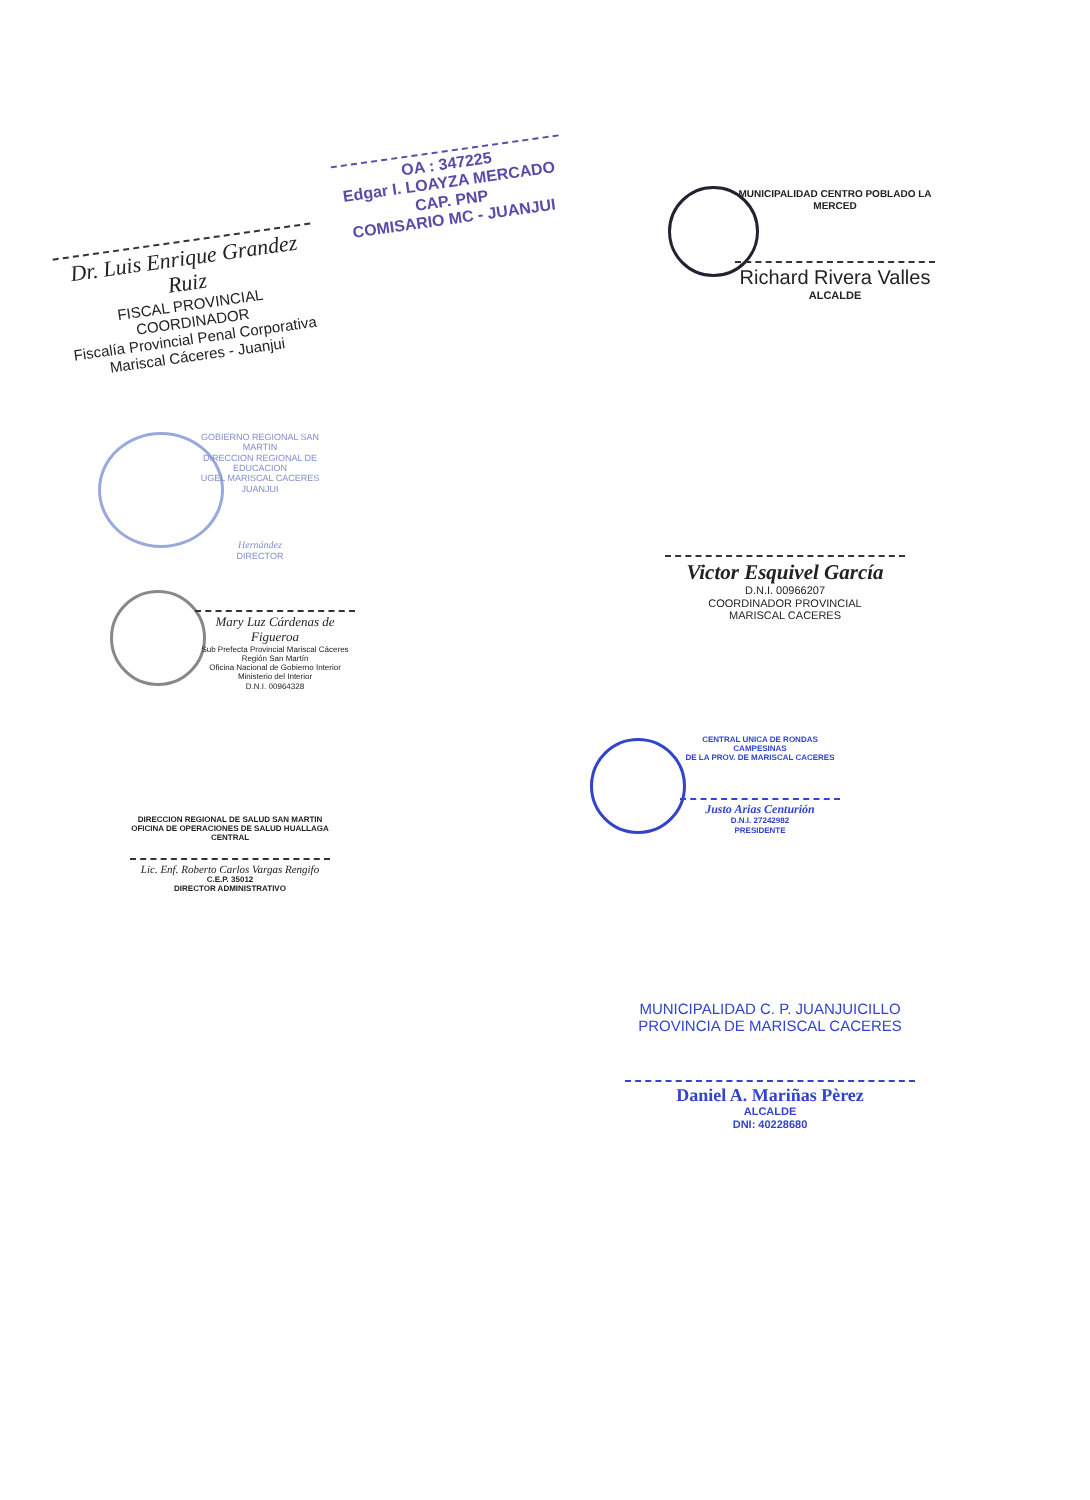Dr. Luis Enrique Grandez Ruiz
FISCAL PROVINCIAL COORDINADOR
Fiscalía Provincial Penal Corporativa
Mariscal Cáceres - Juanjui
OA : 347225
Edgar I. LOAYZA MERCADO
CAP. PNP
COMISARIO MC - JUANJUI
MUNICIPALIDAD CENTRO POBLADO LA MERCED
Richard Rivera Valles
ALCALDE
GOBIERNO REGIONAL SAN MARTIN
DIRECCION REGIONAL DE EDUCACION
UGEL MARISCAL CACERES JUANJUI
Hernández
DIRECTOR
Mary Luz Cárdenas de Figueroa
Sub Prefecta Provincial Mariscal Cáceres
Región San Martín
Oficina Nacional de Gobierno Interior
Ministerio del Interior
D.N.I. 00964328
Victor Esquivel García
D.N.I. 00966207
COORDINADOR PROVINCIAL
MARISCAL CACERES
CENTRAL UNICA DE RONDAS CAMPESINAS
DE LA PROV. DE MARISCAL CACERES
Justo Arias Centurión
D.N.I. 27242982
PRESIDENTE
DIRECCION REGIONAL DE SALUD SAN MARTIN
OFICINA DE OPERACIONES DE SALUD HUALLAGA CENTRAL
Lic. Enf. Roberto Carlos Vargas Rengifo
C.E.P. 35012
DIRECTOR ADMINISTRATIVO
MUNICIPALIDAD C. P. JUANJUICILLO
PROVINCIA DE MARISCAL CACERES
Daniel A. Mariñas Pèrez
ALCALDE
DNI: 40228680